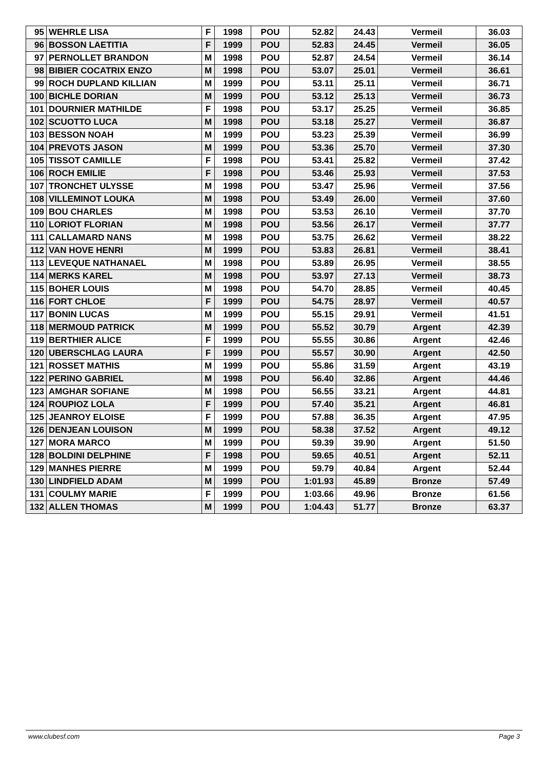| 95 | WEHRLE LISA | F | 1998 | POU | 52.82 | 24.43 | Vermeil | 36.03 |
| 96 | BOSSON LAETITIA | F | 1999 | POU | 52.83 | 24.45 | Vermeil | 36.05 |
| 97 | PERNOLLET BRANDON | M | 1998 | POU | 52.87 | 24.54 | Vermeil | 36.14 |
| 98 | BIBIER COCATRIX ENZO | M | 1998 | POU | 53.07 | 25.01 | Vermeil | 36.61 |
| 99 | ROCH DUPLAND KILLIAN | M | 1999 | POU | 53.11 | 25.11 | Vermeil | 36.71 |
| 100 | BICHLE DORIAN | M | 1999 | POU | 53.12 | 25.13 | Vermeil | 36.73 |
| 101 | DOURNIER MATHILDE | F | 1998 | POU | 53.17 | 25.25 | Vermeil | 36.85 |
| 102 | SCUOTTO LUCA | M | 1998 | POU | 53.18 | 25.27 | Vermeil | 36.87 |
| 103 | BESSON NOAH | M | 1999 | POU | 53.23 | 25.39 | Vermeil | 36.99 |
| 104 | PREVOTS JASON | M | 1999 | POU | 53.36 | 25.70 | Vermeil | 37.30 |
| 105 | TISSOT CAMILLE | F | 1998 | POU | 53.41 | 25.82 | Vermeil | 37.42 |
| 106 | ROCH EMILIE | F | 1998 | POU | 53.46 | 25.93 | Vermeil | 37.53 |
| 107 | TRONCHET ULYSSE | M | 1998 | POU | 53.47 | 25.96 | Vermeil | 37.56 |
| 108 | VILLEMINOT LOUKA | M | 1998 | POU | 53.49 | 26.00 | Vermeil | 37.60 |
| 109 | BOU CHARLES | M | 1998 | POU | 53.53 | 26.10 | Vermeil | 37.70 |
| 110 | LORIOT FLORIAN | M | 1998 | POU | 53.56 | 26.17 | Vermeil | 37.77 |
| 111 | CALLAMARD NANS | M | 1998 | POU | 53.75 | 26.62 | Vermeil | 38.22 |
| 112 | VAN HOVE HENRI | M | 1999 | POU | 53.83 | 26.81 | Vermeil | 38.41 |
| 113 | LEVEQUE NATHANAEL | M | 1998 | POU | 53.89 | 26.95 | Vermeil | 38.55 |
| 114 | MERKS KAREL | M | 1998 | POU | 53.97 | 27.13 | Vermeil | 38.73 |
| 115 | BOHER LOUIS | M | 1998 | POU | 54.70 | 28.85 | Vermeil | 40.45 |
| 116 | FORT CHLOE | F | 1999 | POU | 54.75 | 28.97 | Vermeil | 40.57 |
| 117 | BONIN LUCAS | M | 1999 | POU | 55.15 | 29.91 | Vermeil | 41.51 |
| 118 | MERMOUD PATRICK | M | 1999 | POU | 55.52 | 30.79 | Argent | 42.39 |
| 119 | BERTHIER ALICE | F | 1999 | POU | 55.55 | 30.86 | Argent | 42.46 |
| 120 | UBERSCHLAG LAURA | F | 1999 | POU | 55.57 | 30.90 | Argent | 42.50 |
| 121 | ROSSET MATHIS | M | 1999 | POU | 55.86 | 31.59 | Argent | 43.19 |
| 122 | PERINO GABRIEL | M | 1998 | POU | 56.40 | 32.86 | Argent | 44.46 |
| 123 | AMGHAR SOFIANE | M | 1998 | POU | 56.55 | 33.21 | Argent | 44.81 |
| 124 | ROUPIOZ LOLA | F | 1999 | POU | 57.40 | 35.21 | Argent | 46.81 |
| 125 | JEANROY ELOISE | F | 1999 | POU | 57.88 | 36.35 | Argent | 47.95 |
| 126 | DENJEAN LOUISON | M | 1999 | POU | 58.38 | 37.52 | Argent | 49.12 |
| 127 | MORA MARCO | M | 1999 | POU | 59.39 | 39.90 | Argent | 51.50 |
| 128 | BOLDINI DELPHINE | F | 1998 | POU | 59.65 | 40.51 | Argent | 52.11 |
| 129 | MANHES PIERRE | M | 1999 | POU | 59.79 | 40.84 | Argent | 52.44 |
| 130 | LINDFIELD ADAM | M | 1999 | POU | 1:01.93 | 45.89 | Bronze | 57.49 |
| 131 | COULMY MARIE | F | 1999 | POU | 1:03.66 | 49.96 | Bronze | 61.56 |
| 132 | ALLEN THOMAS | M | 1999 | POU | 1:04.43 | 51.77 | Bronze | 63.37 |
www.clubesf.com Page 3